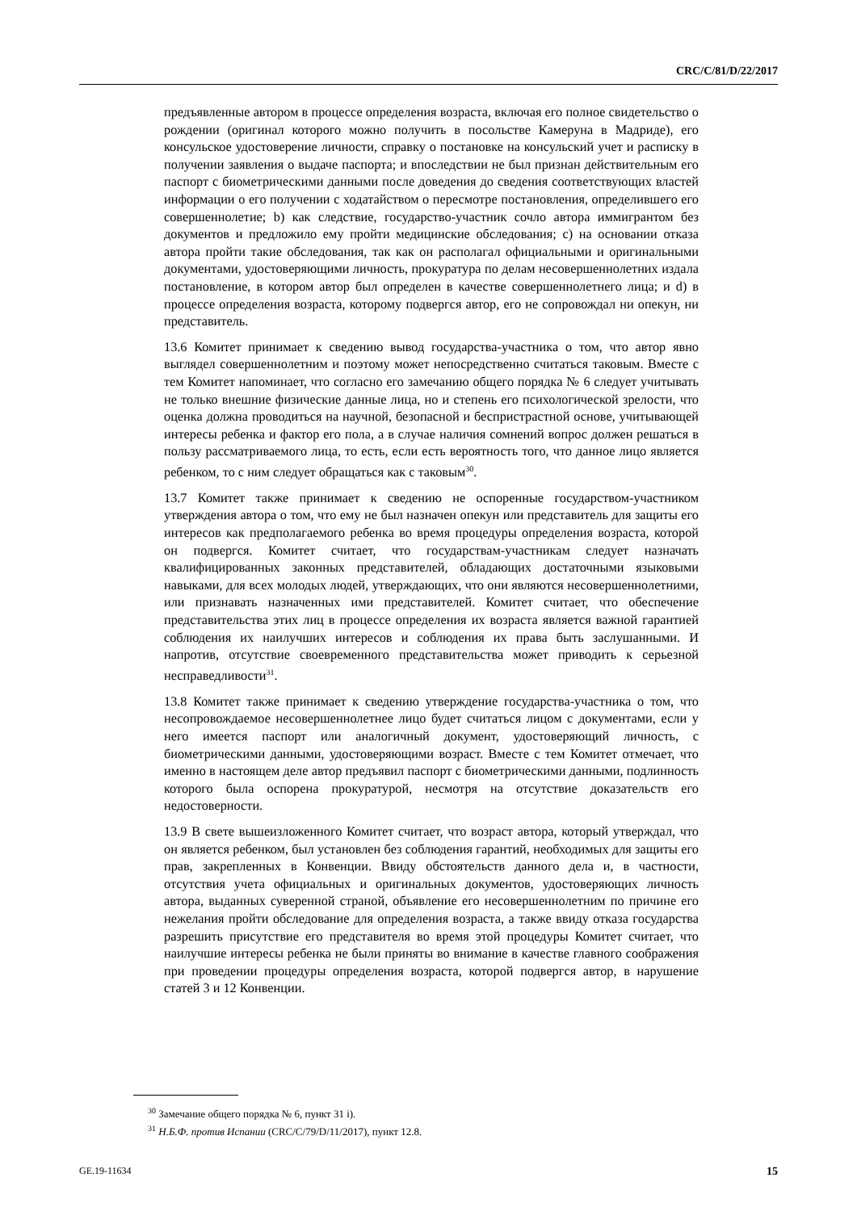CRC/C/81/D/22/2017
предъявленные автором в процессе определения возраста, включая его полное свидетельство о рождении (оригинал которого можно получить в посольстве Камеруна в Мадриде), его консульское удостоверение личности, справку о постановке на консульский учет и расписку в получении заявления о выдаче паспорта; и впоследствии не был признан действительным его паспорт с биометрическими данными после доведения до сведения соответствующих властей информации о его получении с ходатайством о пересмотре постановления, определившего его совершеннолетие; b) как следствие, государство-участник сочло автора иммигрантом без документов и предложило ему пройти медицинские обследования; c) на основании отказа автора пройти такие обследования, так как он располагал официальными и оригинальными документами, удостоверяющими личность, прокуратура по делам несовершеннолетних издала постановление, в котором автор был определен в качестве совершеннолетнего лица; и d) в процессе определения возраста, которому подвергся автор, его не сопровождал ни опекун, ни представитель.
13.6 Комитет принимает к сведению вывод государства-участника о том, что автор явно выглядел совершеннолетним и поэтому может непосредственно считаться таковым. Вместе с тем Комитет напоминает, что согласно его замечанию общего порядка № 6 следует учитывать не только внешние физические данные лица, но и степень его психологической зрелости, что оценка должна проводиться на научной, безопасной и беспристрастной основе, учитывающей интересы ребенка и фактор его пола, а в случае наличия сомнений вопрос должен решаться в пользу рассматриваемого лица, то есть, если есть вероятность того, что данное лицо является ребенком, то с ним следует обращаться как с таковым<sup>30</sup>.
13.7 Комитет также принимает к сведению не оспоренные государством-участником утверждения автора о том, что ему не был назначен опекун или представитель для защиты его интересов как предполагаемого ребенка во время процедуры определения возраста, которой он подвергся. Комитет считает, что государствам-участникам следует назначать квалифицированных законных представителей, обладающих достаточными языковыми навыками, для всех молодых людей, утверждающих, что они являются несовершеннолетними, или признавать назначенных ими представителей. Комитет считает, что обеспечение представительства этих лиц в процессе определения их возраста является важной гарантией соблюдения их наилучших интересов и соблюдения их права быть заслушанными. И напротив, отсутствие своевременного представительства может приводить к серьезной несправедливости<sup>31</sup>.
13.8 Комитет также принимает к сведению утверждение государства-участника о том, что несопровождаемое несовершеннолетнее лицо будет считаться лицом с документами, если у него имеется паспорт или аналогичный документ, удостоверяющий личность, с биометрическими данными, удостоверяющими возраст. Вместе с тем Комитет отмечает, что именно в настоящем деле автор предъявил паспорт с биометрическими данными, подлинность которого была оспорена прокуратурой, несмотря на отсутствие доказательств его недостоверности.
13.9 В свете вышеизложенного Комитет считает, что возраст автора, который утверждал, что он является ребенком, был установлен без соблюдения гарантий, необходимых для защиты его прав, закрепленных в Конвенции. Ввиду обстоятельств данного дела и, в частности, отсутствия учета официальных и оригинальных документов, удостоверяющих личность автора, выданных суверенной страной, объявление его несовершеннолетним по причине его нежелания пройти обследование для определения возраста, а также ввиду отказа государства разрешить присутствие его представителя во время этой процедуры Комитет считает, что наилучшие интересы ребенка не были приняты во внимание в качестве главного соображения при проведении процедуры определения возраста, которой подвергся автор, в нарушение статей 3 и 12 Конвенции.
<sup>30</sup> Замечание общего порядка № 6, пункт 31 i).
<sup>31</sup> Н.Б.Ф. против Испании (CRC/C/79/D/11/2017), пункт 12.8.
GE.19-11634 15